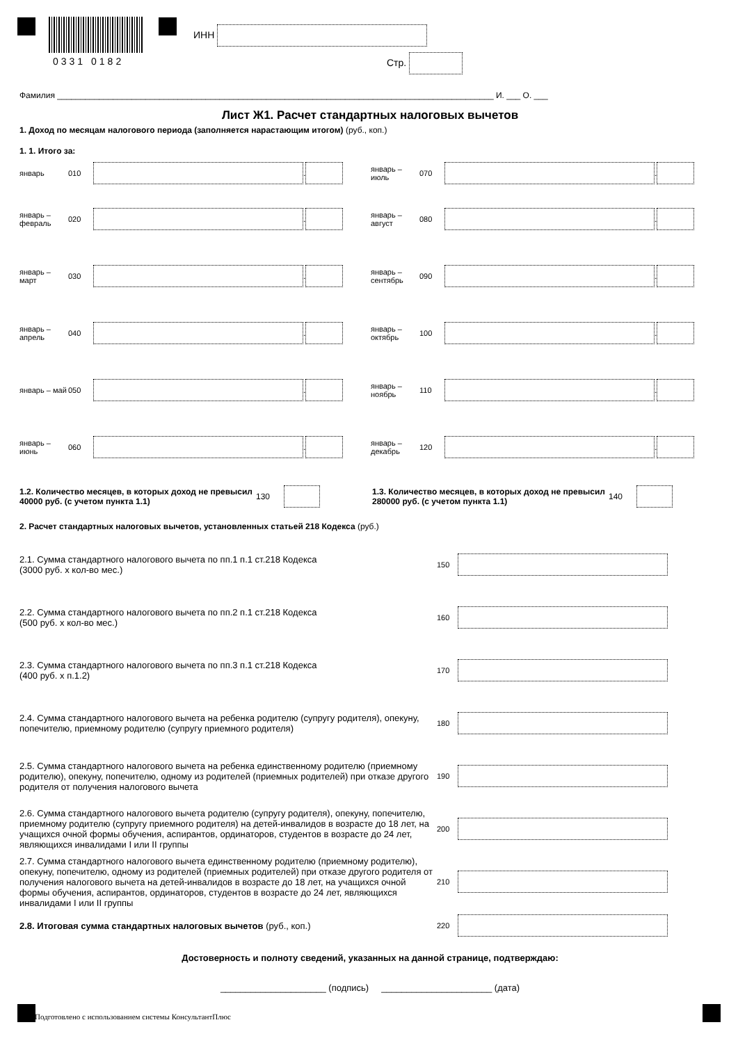0331 0182
ИНН
Стр.
Фамилия ______________________________________________________________________________________________ И. ___ О. ___
Лист Ж1. Расчет стандартных налоговых вычетов
1. Доход по месяцам налогового периода (заполняется нарастающим итогом) (руб., коп.)
1. 1. Итого за:
январь 010 .
январь – февраль 020 .
январь – март 030 .
январь – апрель 040 .
январь – май 050 .
январь – июнь 060 .
январь – июль 070 .
январь – август 080 .
январь – сентябрь 090 .
январь – октябрь 100 .
январь – ноябрь 110 .
январь – декабрь 120 .
1.2. Количество месяцев, в которых доход не превысил 40000 руб. (с учетом пункта 1.1)
130
1.3. Количество месяцев, в которых доход не превысил 280000 руб. (с учетом пункта 1.1)
140
2. Расчет стандартных налоговых вычетов, установленных статьей 218 Кодекса (руб.)
2.1. Сумма стандартного налогового вычета по пп.1 п.1 ст.218 Кодекса
(3000 руб. х кол-во мес.) 150
2.2. Сумма стандартного налогового вычета по пп.2 п.1 ст.218 Кодекса
(500 руб. х кол-во мес.) 160
2.3. Сумма стандартного налогового вычета по пп.3 п.1 ст.218 Кодекса
(400 руб. х п.1.2) 170
2.4. Сумма стандартного налогового вычета на ребенка родителю (супругу родителя), опекуну, попечителю, приемному родителю (супругу приемного родителя) 180
2.5. Сумма стандартного налогового вычета на ребенка единственному родителю (приемному родителю), опекуну, попечителю, одному из родителей (приемных родителей) при отказе другого родителя от получения налогового вычета 190
2.6. Сумма стандартного налогового вычета родителю (супругу родителя), опекуну, попечителю, приемному родителю (супругу приемного родителя) на детей-инвалидов в возрасте до 18 лет, на учащихся очной формы обучения, аспирантов, ординаторов, студентов в возрасте до 24 лет, являющихся инвалидами I или II группы 200
2.7. Сумма стандартного налогового вычета единственному родителю (приемному родителю), опекуну, попечителю, одному из родителей (приемных родителей) при отказе другого родителя от получения налогового вычета на детей-инвалидов в возрасте до 18 лет, на учащихся очной формы обучения, аспирантов, ординаторов, студентов в возрасте до 24 лет, являющихся инвалидами I или II группы 210
2.8. Итоговая сумма стандартных налоговых вычетов (руб., коп.) 220
Достоверность и полноту сведений, указанных на данной странице, подтверждаю:
_____________________ (подпись) ______________________ (дата)
Подготовлено с использованием системы КонсультантПлюс